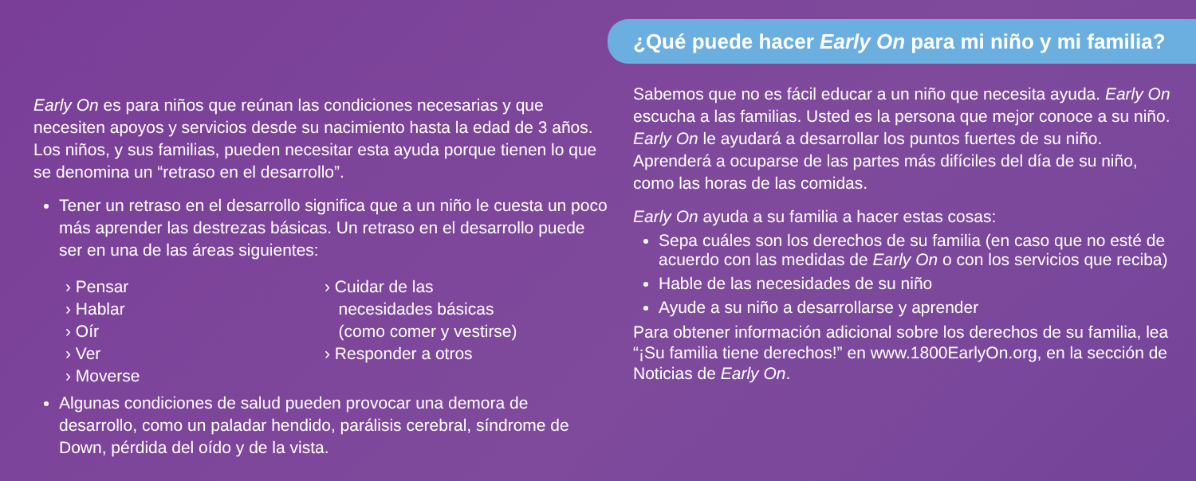Early On es para niños que reúnan las condiciones necesarias y que necesiten apoyos y servicios desde su nacimiento hasta la edad de 3 años. Los niños, y sus familias, pueden necesitar esta ayuda porque tienen lo que se denomina un “retraso en el desarrollo”.
Tener un retraso en el desarrollo significa que a un niño le cuesta un poco más aprender las destrezas básicas. Un retraso en el desarrollo puede ser en una de las áreas siguientes:
› Pensar
› Hablar
› Oír
› Ver
› Moverse
› Cuidar de las
necesidades básicas
(como comer y vestirse)
› Responder a otros
Algunas condiciones de salud pueden provocar una demora de desarrollo, como un paladar hendido, parálisis cerebral, síndrome de Down, pérdida del oído y de la vista.
¿Qué puede hacer Early On para mi niño y mi familia?
Sabemos que no es fácil educar a un niño que necesita ayuda. Early On escucha a las familias. Usted es la persona que mejor conoce a su niño. Early On le ayudará a desarrollar los puntos fuertes de su niño. Aprenderá a ocuparse de las partes más difíciles del día de su niño, como las horas de las comidas.
Early On ayuda a su familia a hacer estas cosas:
Sepa cuáles son los derechos de su familia (en caso que no esté de acuerdo con las medidas de Early On o con los servicios que reciba)
Hable de las necesidades de su niño
Ayude a su niño a desarrollarse y aprender
Para obtener información adicional sobre los derechos de su familia, lea “¡Su familia tiene derechos!” en www.1800EarlyOn.org, en la sección de Noticias de Early On.